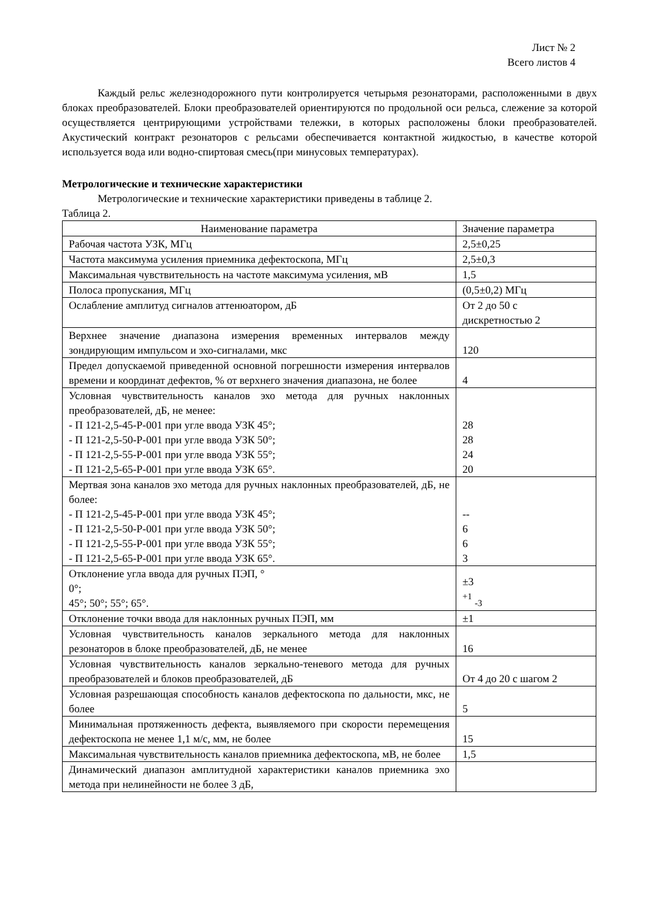Лист № 2
Всего листов 4
Каждый рельс железнодорожного пути контролируется четырьмя резонаторами, расположенными в двух блоках преобразователей. Блоки преобразователей ориентируются по продольной оси рельса, слежение за которой осуществляется центрирующими устройствами тележки, в которых расположены блоки преобразователей. Акустический контракт резонаторов с рельсами обеспечивается контактной жидкостью, в качестве которой используется вода или водно-спиртовая смесь(при минусовых температурах).
Метрологические и технические характеристики
Метрологические и технические характеристики приведены в таблице 2.
Таблица 2.
| Наименование параметра | Значение параметра |
| Рабочая частота УЗК, МГц | 2,5±0,25 |
| Частота максимума усиления приемника дефектоскопа, МГц | 2,5±0,3 |
| Максимальная чувствительность на частоте максимума усиления, мВ | 1,5 |
| Полоса пропускания, МГц | (0,5±0,2) МГц |
| Ослабление амплитуд сигналов аттенюатором, дБ | От 2 до 50 с дискретностью 2 |
| Верхнее значение диапазона измерения временных интервалов между зондирующим импульсом и эхо-сигналами, мкс | 120 |
| Предел допускаемой приведенной основной погрешности измерения интервалов времени и координат дефектов, % от верхнего значения диапазона, не более | 4 |
| Условная чувствительность каналов эхо метода для ручных наклонных преобразователей, дБ, не менее: - П 121-2,5-45-Р-001 при угле ввода УЗК 45°; - П 121-2,5-50-Р-001 при угле ввода УЗК 50°; - П 121-2,5-55-Р-001 при угле ввода УЗК 55°; - П 121-2,5-65-Р-001 при угле ввода УЗК 65°. | 28 28 24 20 |
| Мертвая зона каналов эхо метода для ручных наклонных преобразователей, дБ, не более: - П 121-2,5-45-Р-001 при угле ввода УЗК 45°; - П 121-2,5-50-Р-001 при угле ввода УЗК 50°; - П 121-2,5-55-Р-001 при угле ввода УЗК 55°; - П 121-2,5-65-Р-001 при угле ввода УЗК 65°. | -- 6 6 3 |
| Отклонение угла ввода для ручных ПЭП, ° 0°; 45°; 50°; 55°; 65°. | ±3 <sup>+1</sup> <sub>-3</sub> |
| Отклонение точки ввода для наклонных ручных ПЭП, мм | ±1 |
| Условная чувствительность каналов зеркального метода для наклонных резонаторов в блоке преобразователей, дБ, не менее | 16 |
| Условная чувствительность каналов зеркально-теневого метода для ручных преобразователей и блоков преобразователей, дБ | От 4 до 20 с шагом 2 |
| Условная разрешающая способность каналов дефектоскопа по дальности, мкс, не более | 5 |
| Минимальная протяженность дефекта, выявляемого при скорости перемещения дефектоскопа не менее 1,1 м/с, мм, не более | 15 |
| Максимальная чувствительность каналов приемника дефектоскопа, мВ, не более | 1,5 |
| Динамический диапазон амплитудной характеристики каналов приемника эхо метода при нелинейности не более 3 дБ, | |